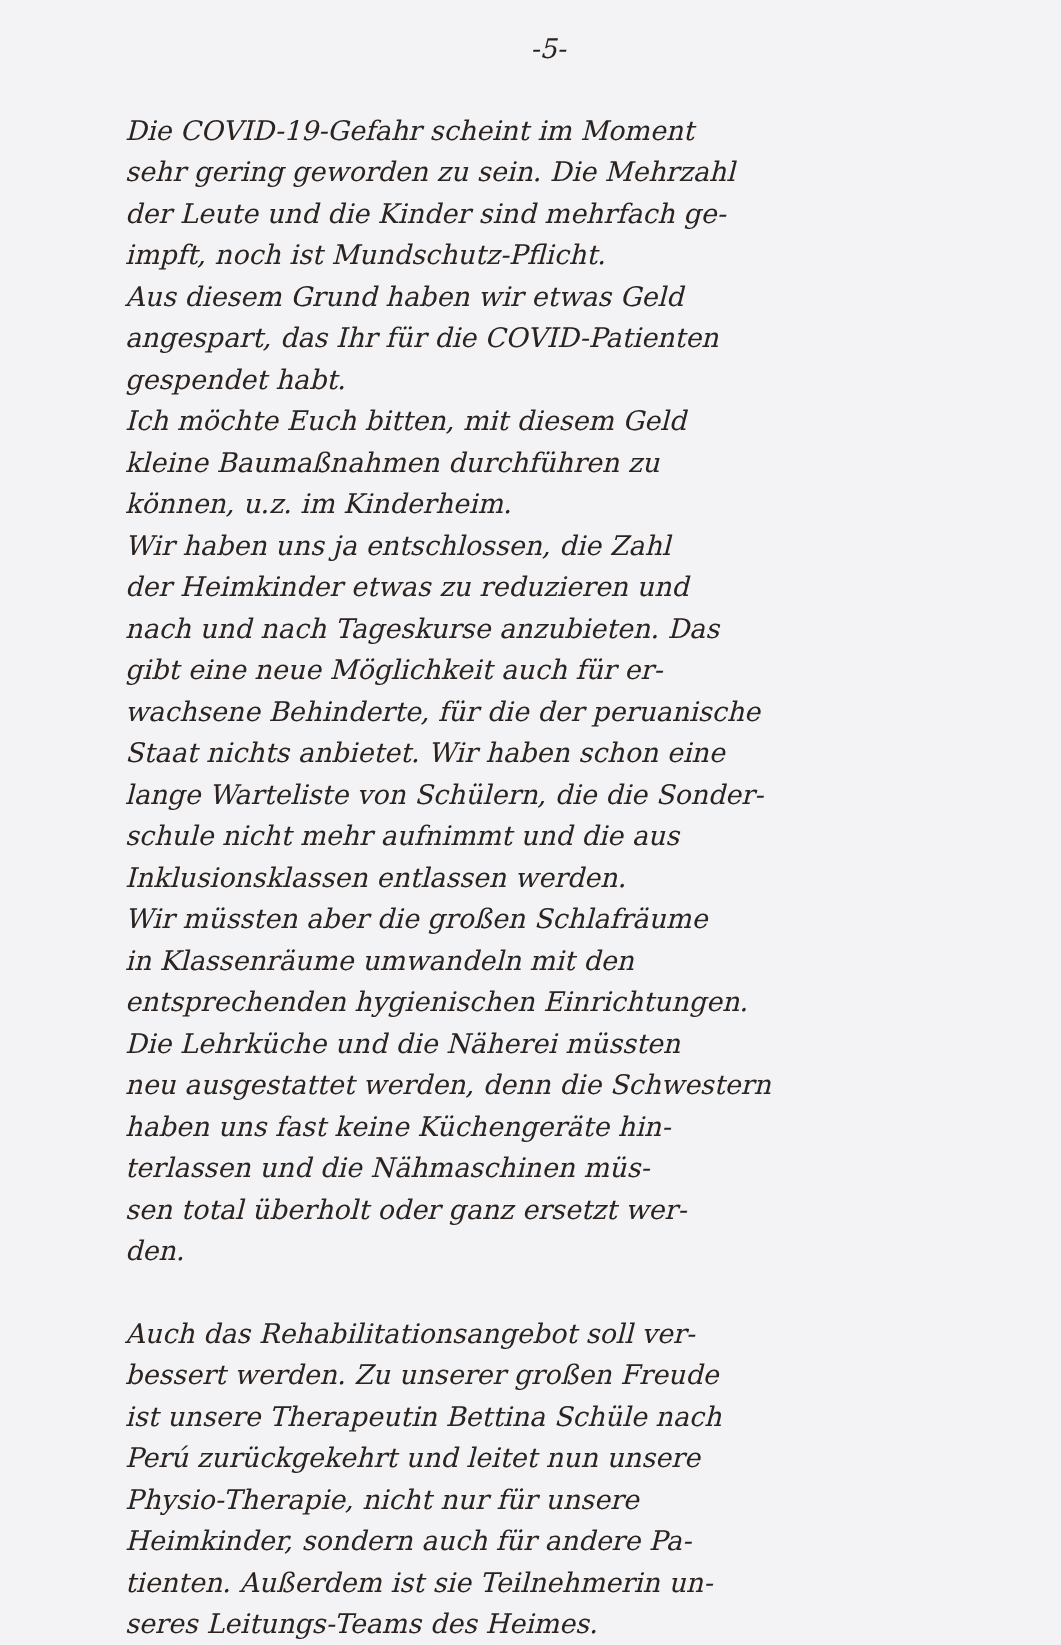-5-
Die COVID-19-Gefahr scheint im Moment
sehr gering geworden zu sein. Die Mehrzahl
der Leute und die Kinder sind mehrfach ge-
impft, noch ist Mundschutz-Pflicht.
Aus diesem Grund haben wir etwas Geld
angespart, das Ihr für die COVID-Patienten
gespendet habt.
Ich möchte Euch bitten, mit diesem Geld
kleine Baumaßnahmen durchführen zu
können, u.z. im Kinderheim.
Wir haben uns ja entschlossen, die Zahl
der Heimkinder etwas zu reduzieren und
nach und nach Tageskurse anzubieten. Das
gibt eine neue Möglichkeit auch für er-
wachsene Behinderte, für die der peruanische
Staat nichts anbietet. Wir haben schon eine
lange Warteliste von Schülern, die die Sonder-
schule nicht mehr aufnimmt und die aus
Inklusionsklassen entlassen werden.
Wir müssten aber die großen Schlafräume
in Klassenräume umwandeln mit den
entsprechenden hygienischen Einrichtungen.
Die Lehrküche und die Näherei müssten
neu ausgestattet werden, denn die Schwestern
haben uns fast keine Küchengeräte hin-
terlassen und die Nähmaschinen müs-
sen total überholt oder ganz ersetzt wer-
den.
Auch das Rehabilitationsangebot soll ver-
bessert werden. Zu unserer großen Freude
ist unsere Therapeutin Bettina Schüle nach
Perú zurückgekehrt und leitet nun unsere
Physio-Therapie, nicht nur für unsere
Heimkinder, sondern auch für andere Pa-
tienten. Außerdem ist sie Teilnehmerin un-
seres Leitungs-Teams des Heimes.